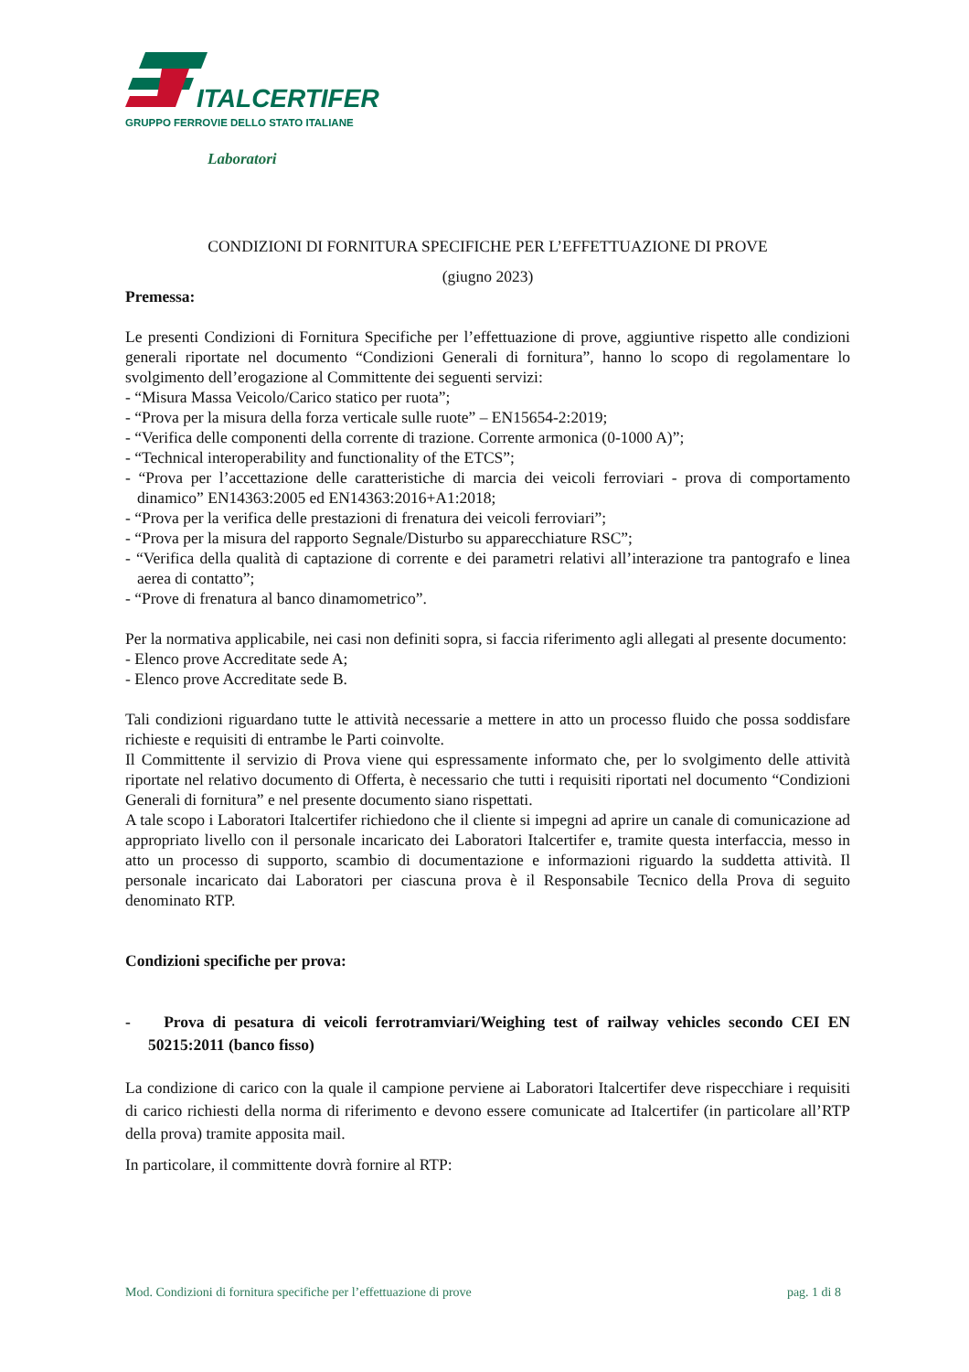ITALCERTIFER
GRUPPO FERROVIE DELLO STATO ITALIANE
Laboratori
CONDIZIONI DI FORNITURA SPECIFICHE PER L’EFFETTUAZIONE DI PROVE
(giugno 2023)
Premessa:
Le presenti Condizioni di Fornitura Specifiche per l’effettuazione di prove, aggiuntive rispetto alle condizioni generali riportate nel documento “Condizioni Generali di fornitura”, hanno lo scopo di regolamentare lo svolgimento dell’erogazione al Committente dei seguenti servizi:
- “Misura Massa Veicolo/Carico statico per ruota”;
- “Prova per la misura della forza verticale sulle ruote” – EN15654-2:2019;
- “Verifica delle componenti della corrente di trazione. Corrente armonica (0-1000 A)”;
- “Technical interoperability and functionality of the ETCS”;
- “Prova per l’accettazione delle caratteristiche di marcia dei veicoli ferroviari - prova di comportamento dinamico” EN14363:2005 ed EN14363:2016+A1:2018;
- “Prova per la verifica delle prestazioni di frenatura dei veicoli ferroviari”;
- “Prova per la misura del rapporto Segnale/Disturbo su apparecchiature RSC”;
- “Verifica della qualità di captazione di corrente e dei parametri relativi all’interazione tra pantografo e linea aerea di contatto”;
- “Prove di frenatura al banco dinamometrico”.
Per la normativa applicabile, nei casi non definiti sopra, si faccia riferimento agli allegati al presente documento:
- Elenco prove Accreditate sede A;
- Elenco prove Accreditate sede B.
Tali condizioni riguardano tutte le attività necessarie a mettere in atto un processo fluido che possa soddisfare richieste e requisiti di entrambe le Parti coinvolte.
Il Committente il servizio di Prova viene qui espressamente informato che, per lo svolgimento delle attività riportate nel relativo documento di Offerta, è necessario che tutti i requisiti riportati nel documento “Condizioni Generali di fornitura” e nel presente documento siano rispettati.
A tale scopo i Laboratori Italcertifer richiedono che il cliente si impegni ad aprire un canale di comunicazione ad appropriato livello con il personale incaricato dei Laboratori Italcertifer e, tramite questa interfaccia, messo in atto un processo di supporto, scambio di documentazione e informazioni riguardo la suddetta attività. Il personale incaricato dai Laboratori per ciascuna prova è il Responsabile Tecnico della Prova di seguito denominato RTP.
Condizioni specifiche per prova:
- Prova di pesatura di veicoli ferrotramviari/Weighing test of railway vehicles secondo CEI EN 50215:2011 (banco fisso)
La condizione di carico con la quale il campione perviene ai Laboratori Italcertifer deve rispecchiare i requisiti di carico richiesti della norma di riferimento e devono essere comunicate ad Italcertifer (in particolare all’RTP della prova) tramite apposita mail.
In particolare, il committente dovrà fornire al RTP:
Mod. Condizioni di fornitura specifiche per l’effettuazione di prove pag. 1 di 8